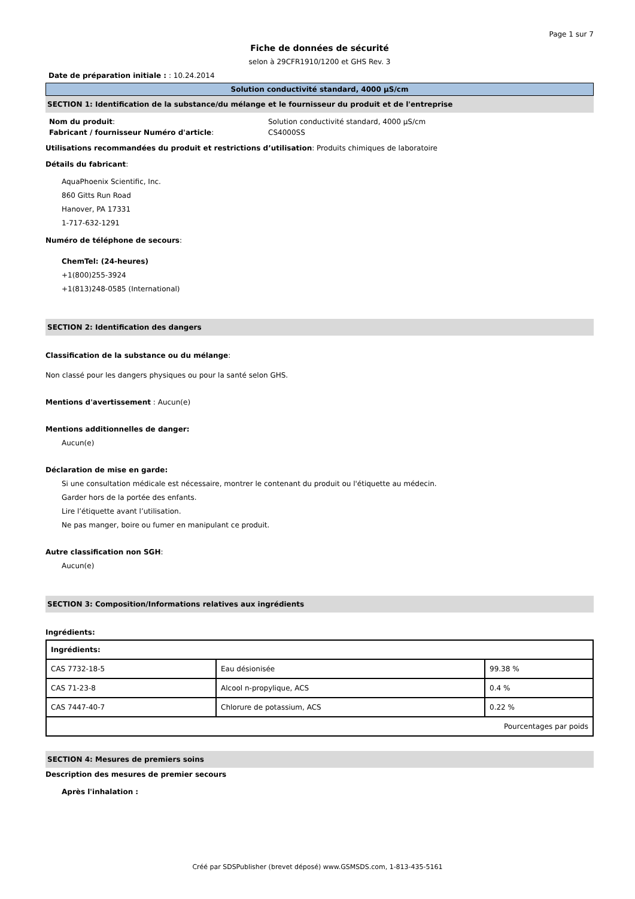Page 1 sur 7
Fiche de données de sécurité
selon à 29CFR1910/1200 et GHS Rev. 3
Date de préparation initiale : : 10.24.2014
Solution conductivité standard, 4000 µS/cm
SECTION 1: Identification de la substance/du mélange et le fournisseur du produit et de l'entreprise
| Nom du produit : | Solution conductivité standard, 4000 µS/cm |
| Fabricant / fournisseur Numéro d'article : | CS4000SS |
Utilisations recommandées du produit et restrictions d’utilisation: Produits chimiques de laboratoire
Détails du fabricant:
AquaPhoenix Scientific, Inc.
860 Gitts Run Road
Hanover, PA 17331
1-717-632-1291
Numéro de téléphone de secours:
ChemTel: (24-heures)
+1(800)255-3924
+1(813)248-0585 (International)
SECTION 2: Identification des dangers
Classification de la substance ou du mélange:
Non classé pour les dangers physiques ou pour la santé selon GHS.
Mentions d'avertissement : Aucun(e)
Mentions additionnelles de danger:
Aucun(e)
Déclaration de mise en garde:
Si une consultation médicale est nécessaire, montrer le contenant du produit ou l'étiquette au médecin.
Garder hors de la portée des enfants.
Lire l’étiquette avant l’utilisation.
Ne pas manger, boire ou fumer en manipulant ce produit.
Autre classification non SGH:
Aucun(e)
SECTION 3: Composition/Informations relatives aux ingrédients
Ingrédients:
| Ingrédients: | | |
| CAS 7732-18-5 | Eau désionisée | 99.38 % |
| CAS 71-23-8 | Alcool n-propylique, ACS | 0.4 % |
| CAS 7447-40-7 | Chlorure de potassium, ACS | 0.22 % |
| Pourcentages par poids | | |
SECTION 4: Mesures de premiers soins
Description des mesures de premier secours
Après l'inhalation :
Créé par SDSPublisher (brevet déposé) www.GSMSDS.com, 1-813-435-5161